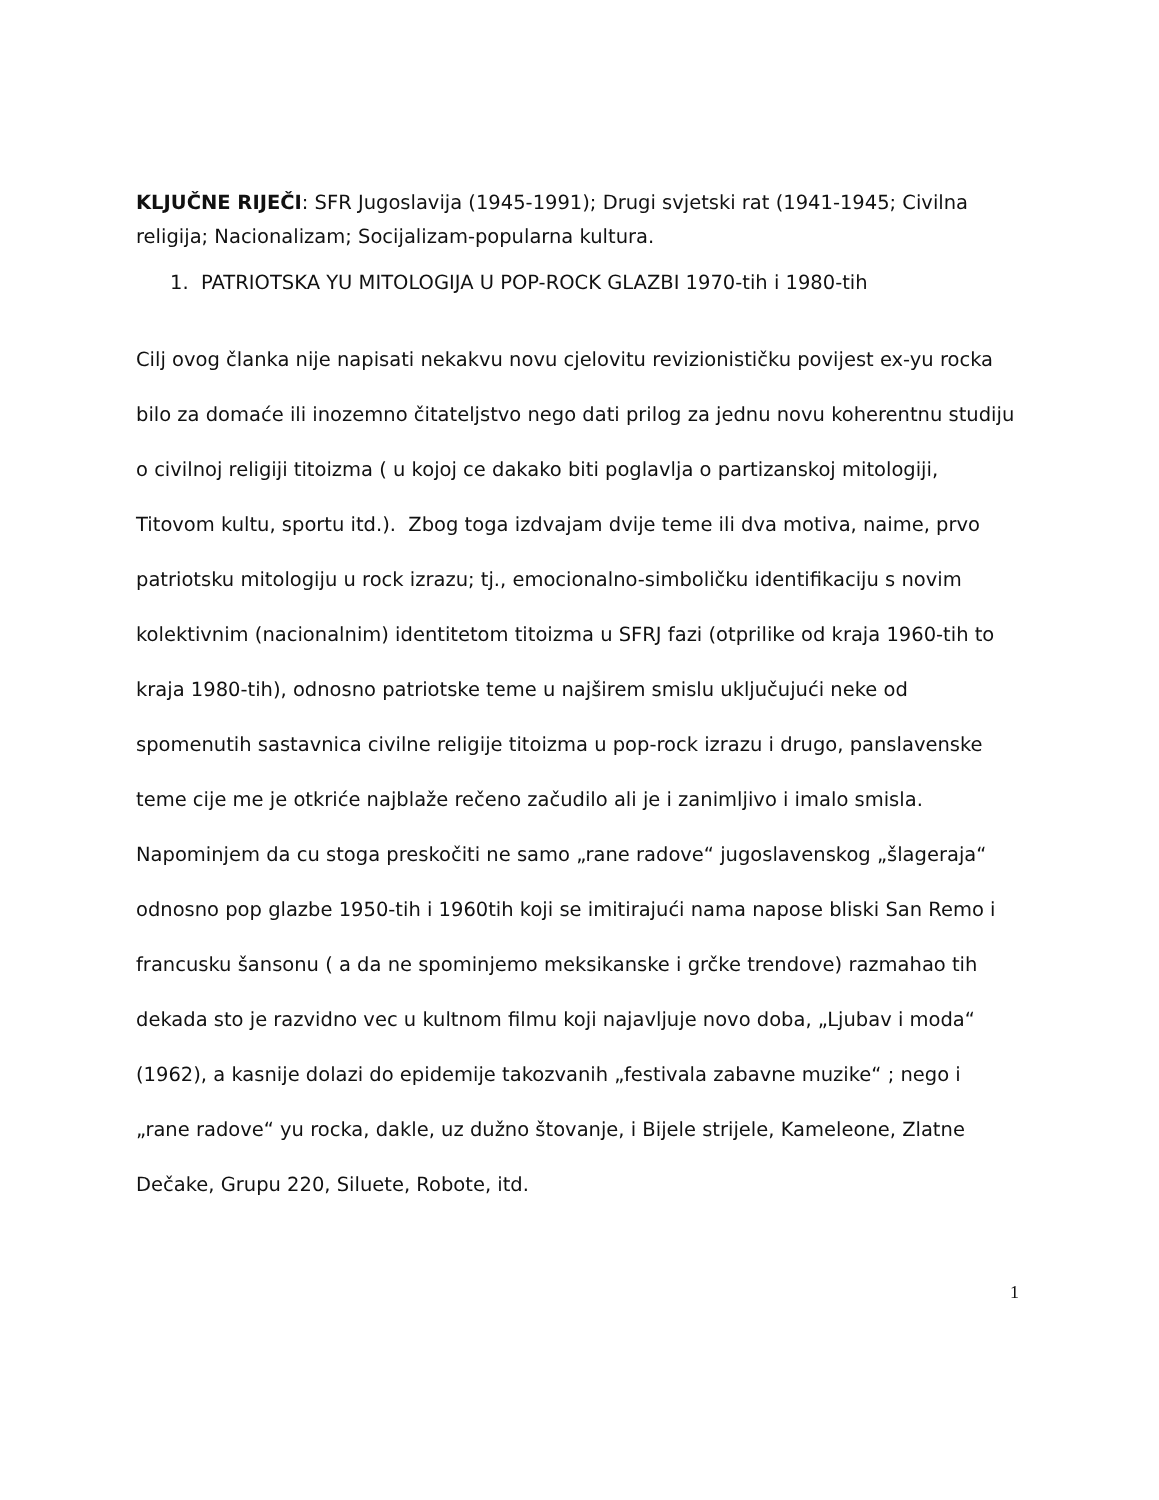KLJUČNE RIJEČI: SFR Jugoslavija (1945-1991); Drugi svjetski rat (1941-1945; Civilna religija; Nacionalizam; Socijalizam-popularna kultura.
1. PATRIOTSKA YU MITOLOGIJA U POP-ROCK GLAZBI 1970-tih i 1980-tih
Cilj ovog članka nije napisati nekakvu novu cjelovitu revizionističku povijest ex-yu rocka bilo za domaće ili inozemno čitateljstvo nego dati prilog za jednu novu koherentnu studiju o civilnoj religiji titoizma ( u kojoj ce dakako biti poglavlja o partizanskoj mitologiji, Titovom kultu, sportu itd.). Zbog toga izdvajam dvije teme ili dva motiva, naime, prvo patriotsku mitologiju u rock izrazu; tj., emocionalno-simboličku identifikaciju s novim kolektivnim (nacionalnim) identitetom titoizma u SFRJ fazi (otprilike od kraja 1960-tih to kraja 1980-tih), odnosno patriotske teme u najširem smislu uključujući neke od spomenutih sastavnica civilne religije titoizma u pop-rock izrazu i drugo, panslavenske teme cije me je otkriće najblaže rečeno začudilo ali je i zanimljivo i imalo smisla. Napominjem da cu stoga preskočiti ne samo „rane radove“ jugoslavenskog „šlageraja“ odnosno pop glazbe 1950-tih i 1960tih koji se imitirajući nama napose bliski San Remo i francusku šansonu ( a da ne spominjemo meksikanske i grčke trendove) razmahao tih dekada sto je razvidno vec u kultnom filmu koji najavljuje novo doba, „Ljubav i moda“ (1962), a kasnije dolazi do epidemije takozvanih „festivala zabavne muzike“ ; nego i „rane radove“ yu rocka, dakle, uz dužno štovanje, i Bijele strijele, Kameleone, Zlatne Dečake, Grupu 220, Siluete, Robote, itd.
1